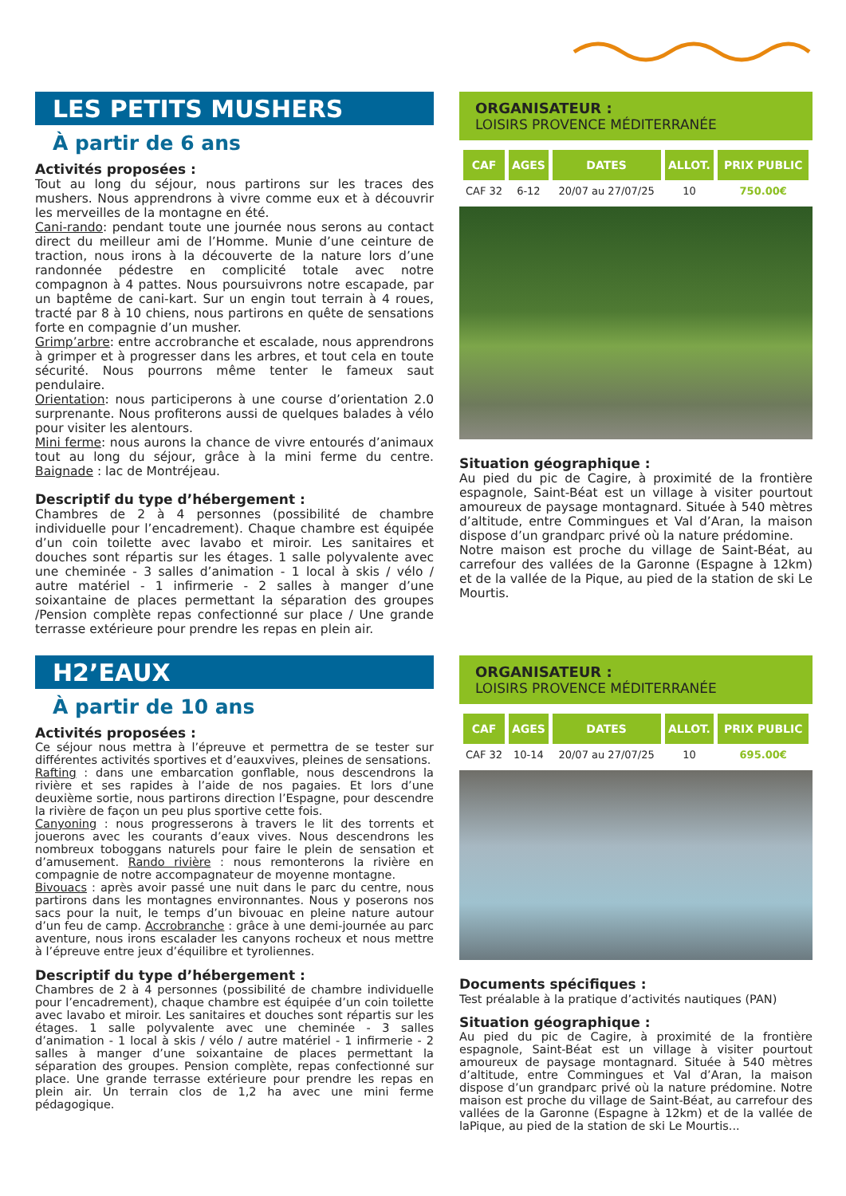LES PETITS MUSHERS
À partir de 6 ans
Activités proposées :
Tout au long du séjour, nous partirons sur les traces des mushers. Nous apprendrons à vivre comme eux et à découvrir les merveilles de la montagne en été.
Cani-rando: pendant toute une journée nous serons au contact direct du meilleur ami de l’Homme. Munie d’une ceinture de traction, nous irons à la découverte de la nature lors d’une randonnée pédestre en complicité totale avec notre compagnon à 4 pattes. Nous poursuivrons notre escapade, par un baptême de cani-kart. Sur un engin tout terrain à 4 roues, tracté par 8 à 10 chiens, nous partirons en quête de sensations forte en compagnie d’un musher.
Grimp’arbre: entre accrobranche et escalade, nous apprendrons à grimper et à progresser dans les arbres, et tout cela en toute sécurité. Nous pourrons même tenter le fameux saut pendulaire.
Orientation: nous participerons à une course d’orientation 2.0 surprenante. Nous profiterons aussi de quelques balades à vélo pour visiter les alentours.
Mini ferme: nous aurons la chance de vivre entourés d’animaux tout au long du séjour, grâce à la mini ferme du centre. Baignade : lac de Montréjeau.
Descriptif du type d’hébergement :
Chambres de 2 à 4 personnes (possibilité de chambre individuelle pour l’encadrement). Chaque chambre est équipée d’un coin toilette avec lavabo et miroir. Les sanitaires et douches sont répartis sur les étages. 1 salle polyvalente avec une cheminée - 3 salles d’animation - 1 local à skis / vélo / autre matériel - 1 infirmerie - 2 salles à manger d’une soixantaine de places permettant la séparation des groupes /Pension complète repas confectionné sur place / Une grande terrasse extérieure pour prendre les repas en plein air.
ORGANISATEUR :
LOISIRS PROVENCE MÉDITERRANÉE
| CAF | AGES | DATES | ALLOT. | PRIX PUBLIC |
| --- | --- | --- | --- | --- |
| CAF 32 | 6-12 | 20/07 au 27/07/25 | 10 | 750.00€ |
Situation géographique :
Au pied du pic de Cagire, à proximité de la frontière espagnole, Saint-Béat est un village à visiter pourtout amoureux de paysage montagnard. Située à 540 mètres d’altitude, entre Commingues et Val d’Aran, la maison dispose d’un grandparc privé où la nature prédomine.
Notre maison est proche du village de Saint-Béat, au carrefour des vallées de la Garonne (Espagne à 12km) et de la vallée de la Pique, au pied de la station de ski Le Mourtis.
H2’EAUX
À partir de 10 ans
Activités proposées :
Ce séjour nous mettra à l’épreuve et permettra de se tester sur différentes activités sportives et d’eauxvives, pleines de sensations.
Rafting : dans une embarcation gonflable, nous descendrons la rivière et ses rapides à l’aide de nos pagaies. Et lors d’une deuxième sortie, nous partirons direction l’Espagne, pour descendre la rivière de façon un peu plus sportive cette fois.
Canyoning : nous progresserons à travers le lit des torrents et jouerons avec les courants d’eaux vives. Nous descendrons les nombreux toboggans naturels pour faire le plein de sensation et d’amusement. Rando rivière : nous remonterons la rivière en compagnie de notre accompagnateur de moyenne montagne.
Bivouacs : après avoir passé une nuit dans le parc du centre, nous partirons dans les montagnes environnantes. Nous y poserons nos sacs pour la nuit, le temps d’un bivouac en pleine nature autour d’un feu de camp. Accrobranche : grâce à une demi-journée au parc aventure, nous irons escalader les canyons rocheux et nous mettre à l’épreuve entre jeux d’équilibre et tyroliennes.
Descriptif du type d’hébergement :
Chambres de 2 à 4 personnes (possibilité de chambre individuelle pour l’encadrement), chaque chambre est équipée d’un coin toilette avec lavabo et miroir. Les sanitaires et douches sont répartis sur les étages. 1 salle polyvalente avec une cheminée - 3 salles d’animation - 1 local à skis / vélo / autre matériel - 1 infirmerie - 2 salles à manger d’une soixantaine de places permettant la séparation des groupes. Pension complète, repas confectionné sur place. Une grande terrasse extérieure pour prendre les repas en plein air. Un terrain clos de 1,2 ha avec une mini ferme pédagogique.
ORGANISATEUR :
LOISIRS PROVENCE MÉDITERRANÉE
| CAF | AGES | DATES | ALLOT. | PRIX PUBLIC |
| --- | --- | --- | --- | --- |
| CAF 32 | 10-14 | 20/07 au 27/07/25 | 10 | 695.00€ |
Documents spécifiques :
Test préalable à la pratique d’activités nautiques (PAN)
Situation géographique :
Au pied du pic de Cagire, à proximité de la frontière espagnole, Saint-Béat est un village à visiter pourtout amoureux de paysage montagnard. Située à 540 mètres d’altitude, entre Commingues et Val d’Aran, la maison dispose d’un grandparc privé où la nature prédomine. Notre maison est proche du village de Saint-Béat, au carrefour des vallées de la Garonne (Espagne à 12km) et de la vallée de laPique, au pied de la station de ski Le Mourtis...